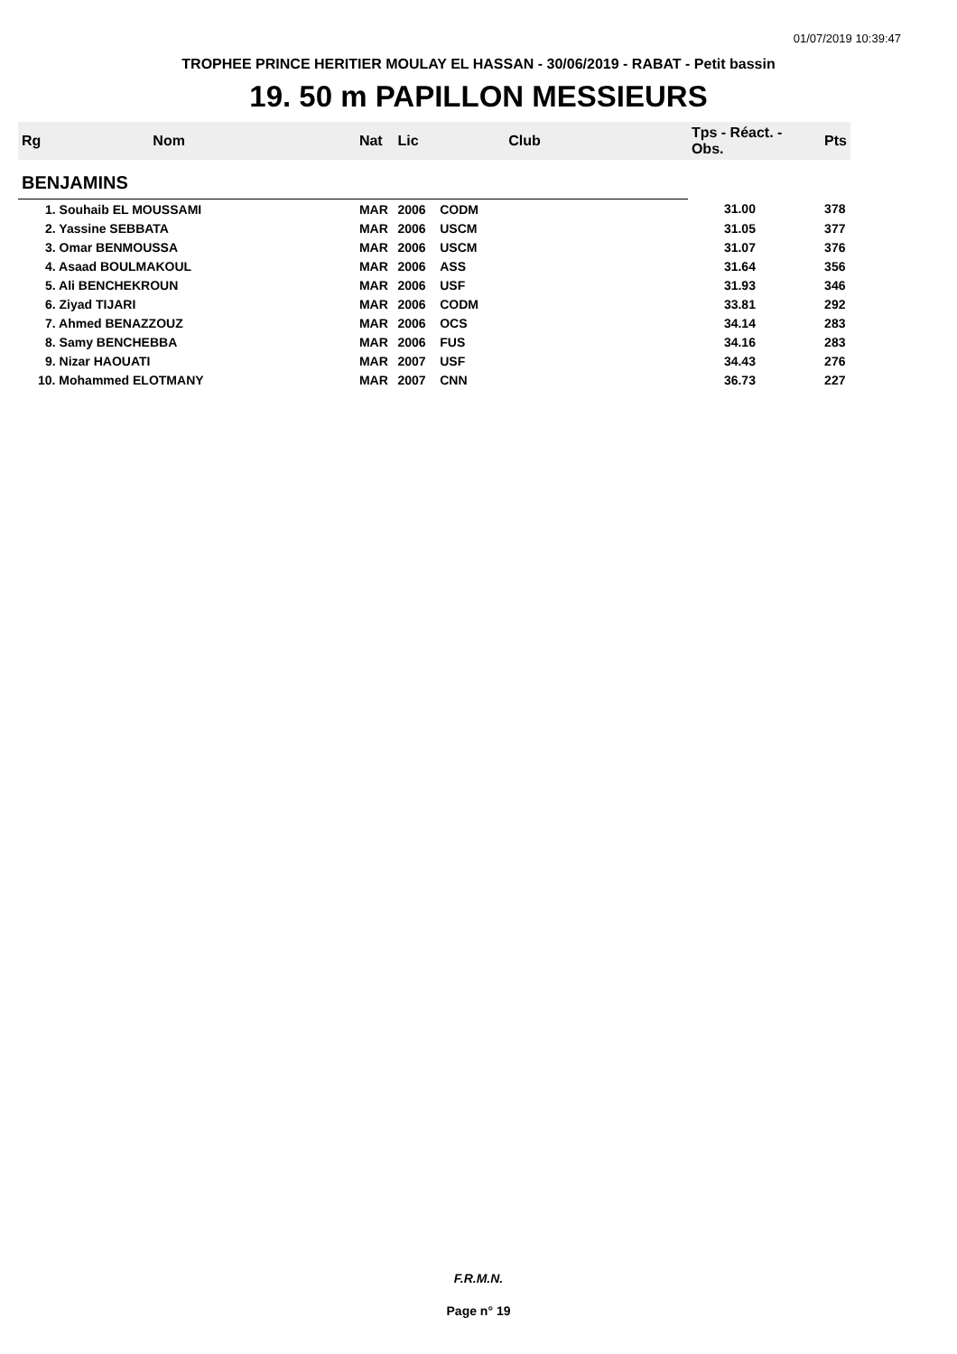01/07/2019 10:39:47
TROPHEE PRINCE HERITIER MOULAY EL HASSAN - 30/06/2019 - RABAT - Petit bassin
19. 50 m PAPILLON MESSIEURS
| Rg | Nom | Nat | Lic | Club | Tps - Réact. - Obs. | Pts |
| --- | --- | --- | --- | --- | --- | --- |
| BENJAMINS | | | | | | |
| 1. Souhaib EL MOUSSAMI | | MAR | 2006 | CODM | 31.00 | 378 |
| 2. Yassine SEBBATA | | MAR | 2006 | USCM | 31.05 | 377 |
| 3. Omar BENMOUSSA | | MAR | 2006 | USCM | 31.07 | 376 |
| 4. Asaad BOULMAKOUL | | MAR | 2006 | ASS | 31.64 | 356 |
| 5. Ali BENCHEKROUN | | MAR | 2006 | USF | 31.93 | 346 |
| 6. Ziyad TIJARI | | MAR | 2006 | CODM | 33.81 | 292 |
| 7. Ahmed BENAZZOUZ | | MAR | 2006 | OCS | 34.14 | 283 |
| 8. Samy BENCHEBBA | | MAR | 2006 | FUS | 34.16 | 283 |
| 9. Nizar HAOUATI | | MAR | 2007 | USF | 34.43 | 276 |
| 10. Mohammed ELOTMANY | | MAR | 2007 | CNN | 36.73 | 227 |
F.R.M.N.
Page n° 19